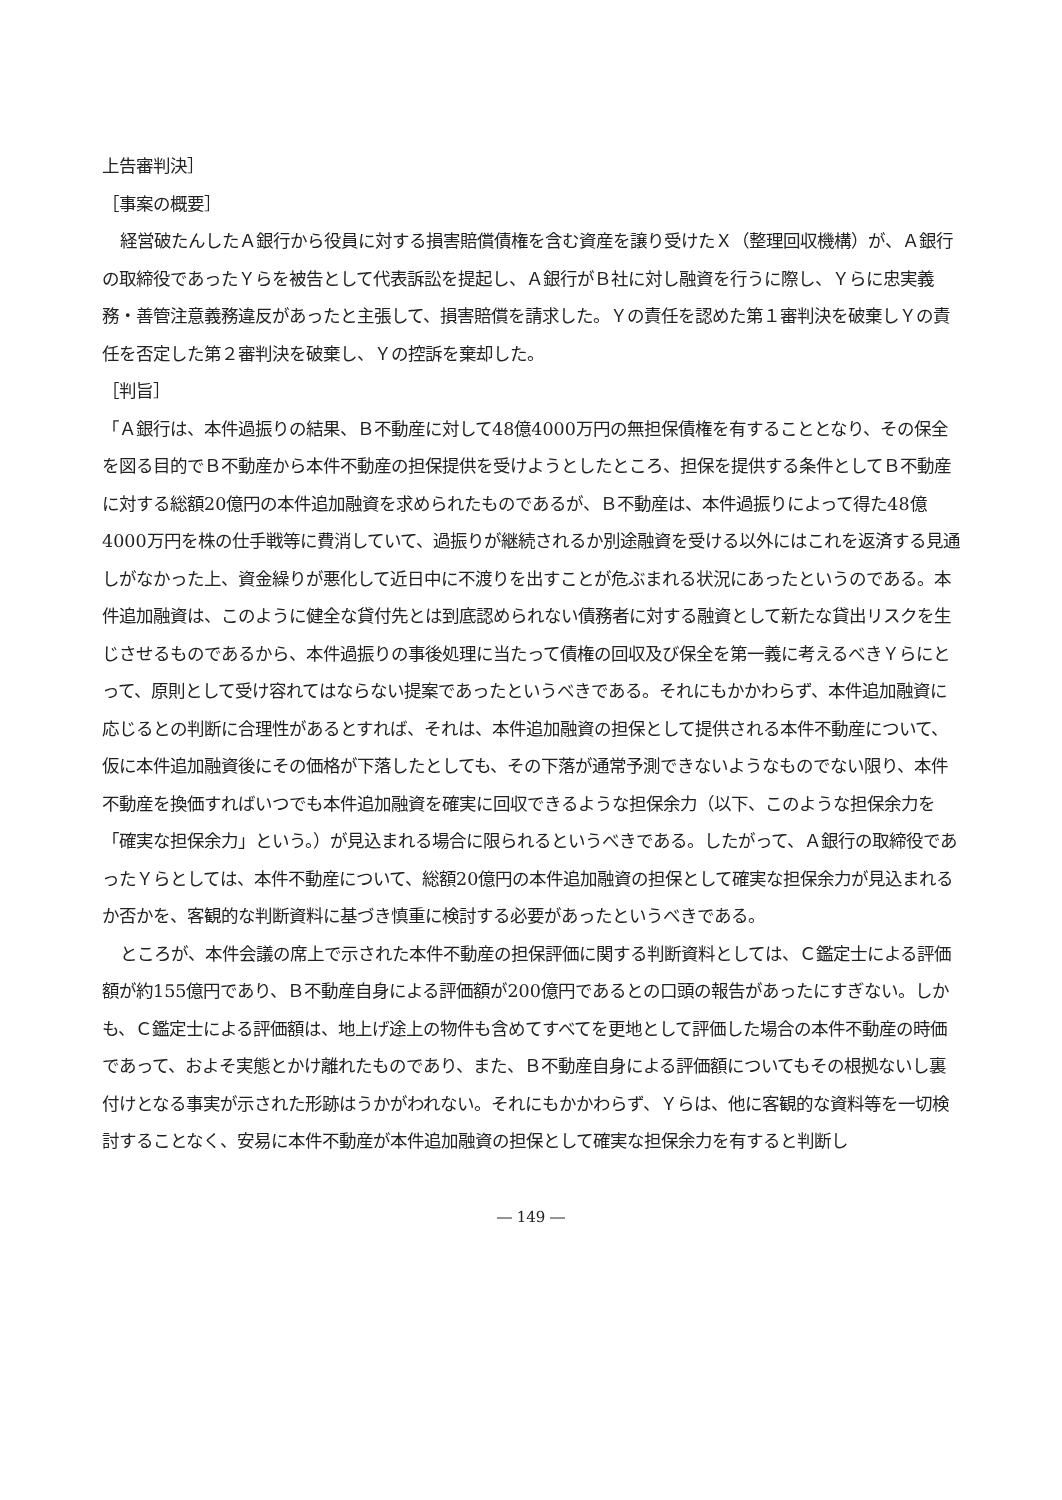上告審判決］
［事案の概要］
経営破たんしたＡ銀行から役員に対する損害賠償債権を含む資産を譲り受けたＸ（整理回収機構）が、Ａ銀行の取締役であったＹらを被告として代表訴訟を提起し、Ａ銀行がＢ社に対し融資を行うに際し、Ｙらに忠実義務・善管注意義務違反があったと主張して、損害賠償を請求した。Ｙの責任を認めた第１審判決を破棄しＹの責任を否定した第２審判決を破棄し、Ｙの控訴を棄却した。
［判旨］
「Ａ銀行は、本件過振りの結果、Ｂ不動産に対して48億4000万円の無担保債権を有することとなり、その保全を図る目的でＢ不動産から本件不動産の担保提供を受けようとしたところ、担保を提供する条件としてＢ不動産に対する総額20億円の本件追加融資を求められたものであるが、Ｂ不動産は、本件過振りによって得た48億4000万円を株の仕手戦等に費消していて、過振りが継続されるか別途融資を受ける以外にはこれを返済する見通しがなかった上、資金繰りが悪化して近日中に不渡りを出すことが危ぶまれる状況にあったというのである。本件追加融資は、このように健全な貸付先とは到底認められない債務者に対する融資として新たな貸出リスクを生じさせるものであるから、本件過振りの事後処理に当たって債権の回収及び保全を第一義に考えるべきＹらにとって、原則として受け容れてはならない提案であったというべきである。それにもかかわらず、本件追加融資に応じるとの判断に合理性があるとすれば、それは、本件追加融資の担保として提供される本件不動産について、仮に本件追加融資後にその価格が下落したとしても、その下落が通常予測できないようなものでない限り、本件不動産を換価すればいつでも本件追加融資を確実に回収できるような担保余力（以下、このような担保余力を「確実な担保余力」という。）が見込まれる場合に限られるというべきである。したがって、Ａ銀行の取締役であったＹらとしては、本件不動産について、総額20億円の本件追加融資の担保として確実な担保余力が見込まれるか否かを、客観的な判断資料に基づき慎重に検討する必要があったというべきである。
ところが、本件会議の席上で示された本件不動産の担保評価に関する判断資料としては、Ｃ鑑定士による評価額が約155億円であり、Ｂ不動産自身による評価額が200億円であるとの口頭の報告があったにすぎない。しかも、Ｃ鑑定士による評価額は、地上げ途上の物件も含めてすべてを更地として評価した場合の本件不動産の時価であって、およそ実態とかけ離れたものであり、また、Ｂ不動産自身による評価額についてもその根拠ないし裏付けとなる事実が示された形跡はうかがわれない。それにもかかわらず、Ｙらは、他に客観的な資料等を一切検討することなく、安易に本件不動産が本件追加融資の担保として確実な担保余力を有すると判断し
― 149 ―